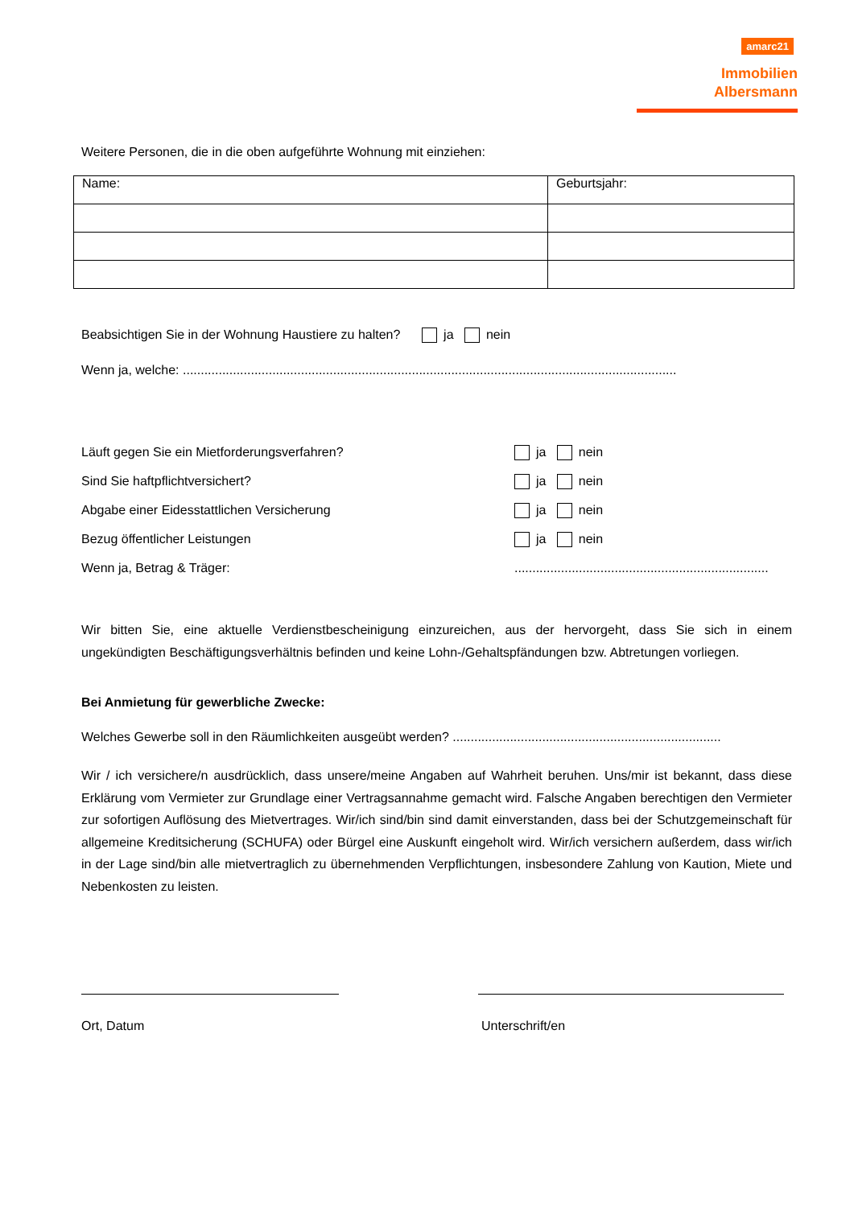amarc21
Immobilien
Albersmann
Weitere Personen, die in die oben aufgeführte Wohnung mit einziehen:
| Name: | Geburtsjahr: |
Beabsichtigen Sie in der Wohnung Haustiere zu halten? ja nein
Wenn ja, welche: ..........................................................................................................................................
Läuft gegen Sie ein Mietforderungsverfahren? ja nein
Sind Sie haftpflichtversichert? ja nein
Abgabe einer Eidesstattlichen Versicherung ja nein
Bezug öffentlicher Leistungen ja nein
Wenn ja, Betrag & Träger:.......................................................................
Wir bitten Sie, eine aktuelle Verdienstbescheinigung einzureichen, aus der hervorgeht, dass Sie sich in einem ungekündigten Beschäftigungsverhältnis befinden und keine Lohn-/Gehaltspfändungen bzw. Abtretungen vorliegen.
Bei Anmietung für gewerbliche Zwecke:
Welches Gewerbe soll in den Räumlichkeiten ausgeübt werden? ...........................................................................
Wir / ich versichere/n ausdrücklich, dass unsere/meine Angaben auf Wahrheit beruhen. Uns/mir ist bekannt, dass diese Erklärung vom Vermieter zur Grundlage einer Vertragsannahme gemacht wird. Falsche Angaben berechtigen den Vermieter zur sofortigen Auflösung des Mietvertrages. Wir/ich sind/bin sind damit einverstanden, dass bei der Schutzgemeinschaft für allgemeine Kreditsicherung (SCHUFA) oder Bürgel eine Auskunft eingeholt wird. Wir/ich versichern außerdem, dass wir/ich in der Lage sind/bin alle mietvertraglich zu übernehmenden Verpflichtungen, insbesondere Zahlung von Kaution, Miete und Nebenkosten zu leisten.
Ort, Datum Unterschrift/en